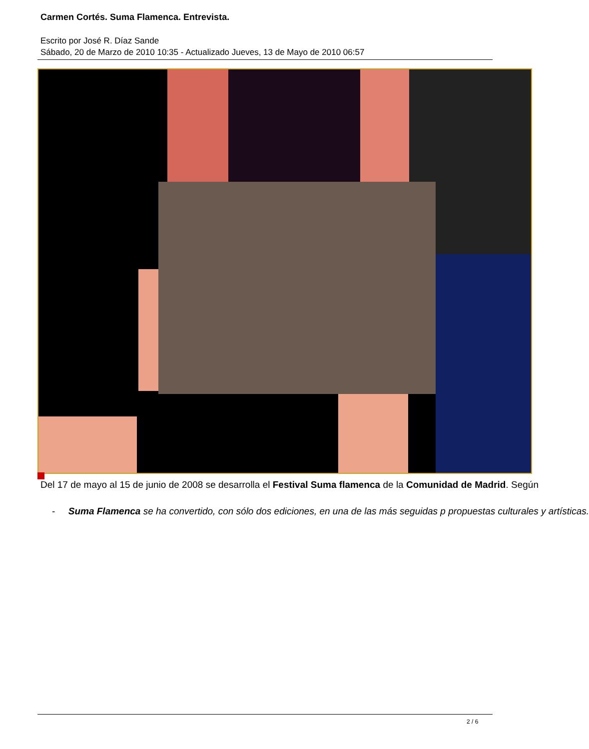Carmen Cortés. Suma Flamenca. Entrevista.
Escrito por José R. Díaz Sande
Sábado, 20 de Marzo de 2010 10:35 - Actualizado Jueves, 13 de Mayo de 2010 06:57
Del 17 de mayo al 15 de junio de 2008 se desarrolla el Festival Suma flamenca de la Comunidad de Madrid. Según
- Suma Flamenca se ha convertido, con sólo dos ediciones, en una de las más seguidas p propuestas culturales y artísticas.
2 / 6